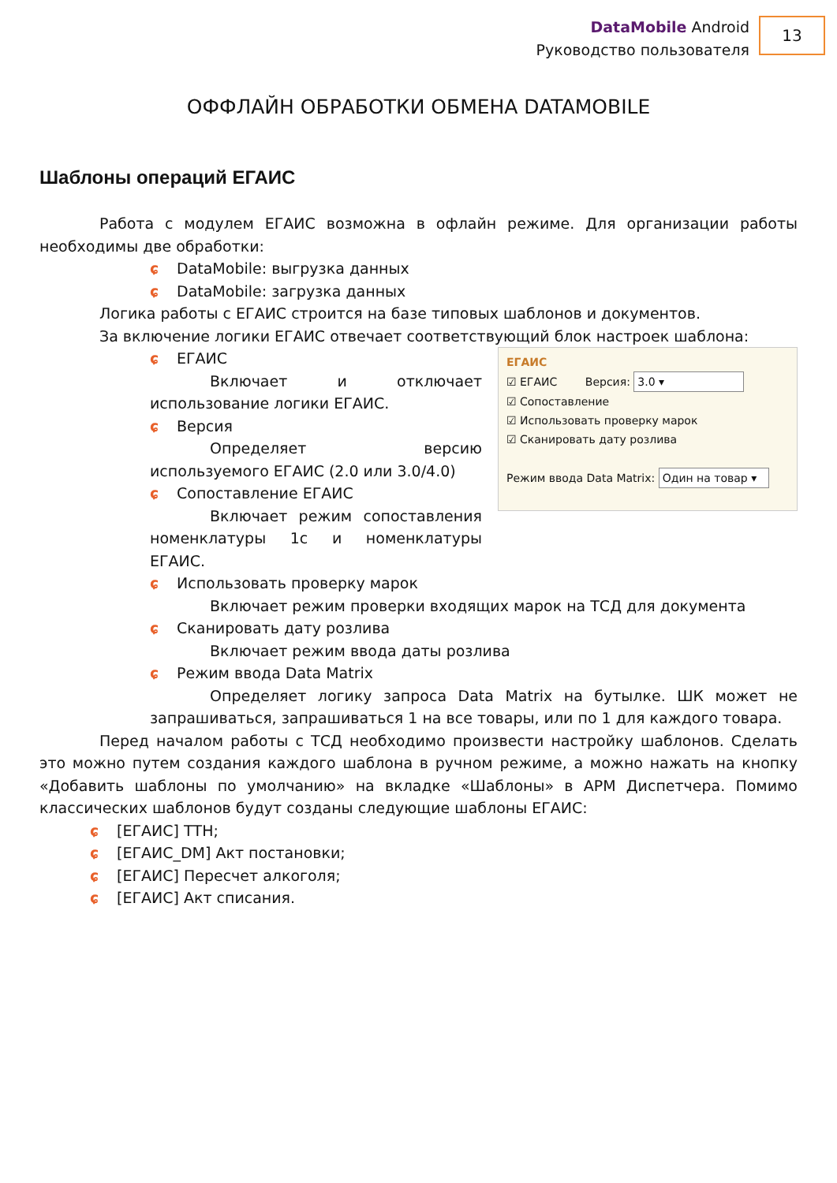DataMobile Android
Руководство пользователя
13
ОФФЛАЙН ОБРАБОТКИ ОБМЕНА DATAMOBILE
Шаблоны операций ЕГАИС
Работа с модулем ЕГАИС возможна в офлайн режиме. Для организации работы необходимы две обработки:
ɕ DataMobile: выгрузка данных
ɕ DataMobile: загрузка данных
Логика работы с ЕГАИС строится на базе типовых шаблонов и документов.
За включение логики ЕГАИС отвечает соответствующий блок настроек шаблона:
ɕ ЕГАИС
Включает и отключает использование логики ЕГАИС.
ɕ Версия
Определяет версию используемого ЕГАИС (2.0 или 3.0/4.0)
ɕ Сопоставление ЕГАИС
Включает режим сопоставления номенклатуры 1с и номенклатуры ЕГАИС.
ЕГАИС
☑ ЕГАИС Версия: 3.0 ▾
☑ Сопоставление
☑ Использовать проверку марок
☑ Сканировать дату розлива
Режим ввода Data Matrix: Один на товар ▾
ɕ Использовать проверку марок
Включает режим проверки входящих марок на ТСД для документа
ɕ Сканировать дату розлива
Включает режим ввода даты розлива
ɕ Режим ввода Data Matrix
Определяет логику запроса Data Matrix на бутылке. ШК может не запрашиваться, запрашиваться 1 на все товары, или по 1 для каждого товара.
Перед началом работы с ТСД необходимо произвести настройку шаблонов. Сделать это можно путем создания каждого шаблона в ручном режиме, а можно нажать на кнопку «Добавить шаблоны по умолчанию» на вкладке «Шаблоны» в АРМ Диспетчера. Помимо классических шаблонов будут созданы следующие шаблоны ЕГАИС:
ɕ [ЕГАИС] ТТН;
ɕ [ЕГАИС_DM] Акт постановки;
ɕ [ЕГАИС] Пересчет алкоголя;
ɕ [ЕГАИС] Акт списания.